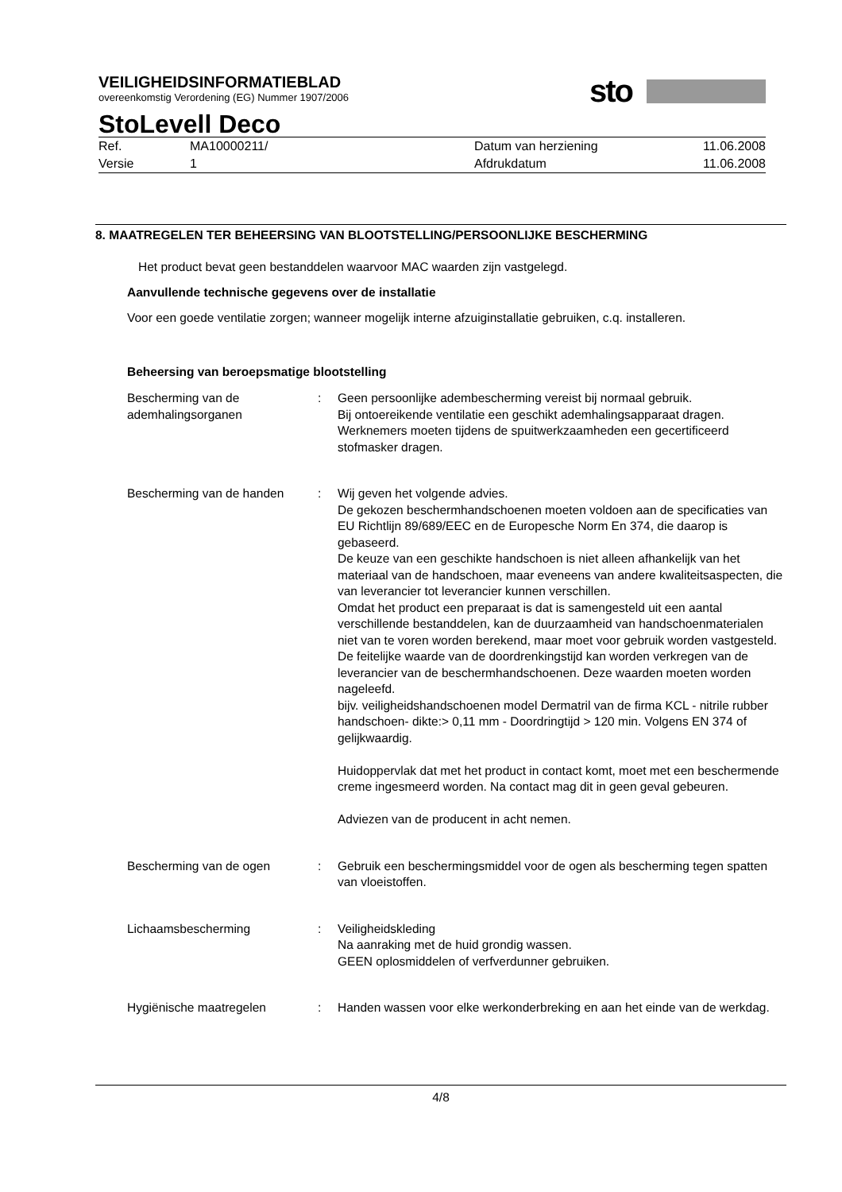VEILIGHEIDSINFORMATIEBLAD
overeenkomstig Verordening (EG) Nummer 1907/2006
sto
StoLevell Deco
| Ref. | MA10000211/ | Datum van herziening | 11.06.2008 |
| Versie | 1 | Afdrukdatum | 11.06.2008 |
8. MAATREGELEN TER BEHEERSING VAN BLOOTSTELLING/PERSOONLIJKE BESCHERMING
Het product bevat geen bestanddelen waarvoor MAC waarden zijn vastgelegd.
Aanvullende technische gegevens over de installatie
Voor een goede ventilatie zorgen; wanneer mogelijk interne afzuiginstallatie gebruiken, c.q. installeren.
Beheersing van beroepsmatige blootstelling
| Bescherming van de ademhalingsorganen | : | Geen persoonlijke adembescherming vereist bij normaal gebruik. Bij ontoereikende ventilatie een geschikt ademhalingsapparaat dragen. Werknemers moeten tijdens de spuitwerkzaamheden een gecertificeerd stofmasker dragen. |
| Bescherming van de handen | : | Wij geven het volgende advies. De gekozen beschermhandschoenen moeten voldoen aan de specificaties van EU Richtlijn 89/689/EEC en de Europesche Norm En 374, die daarop is gebaseerd. De keuze van een geschikte handschoen is niet alleen afhankelijk van het materiaal van de handschoen, maar eveneens van andere kwaliteitsaspecten, die van leverancier tot leverancier kunnen verschillen. Omdat het product een preparaat is dat is samengesteld uit een aantal verschillende bestanddelen, kan de duurzaamheid van handschoenmaterialen niet van te voren worden berekend, maar moet voor gebruik worden vastgesteld. De feitelijke waarde van de doordrenkingstijd kan worden verkregen van de leverancier van de beschermhandschoenen. Deze waarden moeten worden nageleefd. bijv. veiligheidshandschoenen model Dermatril van de firma KCL - nitrile rubber handschoen- dikte:> 0,11 mm - Doordringtijd > 120 min. Volgens EN 374 of gelijkwaardig. Huidoppervlak dat met het product in contact komt, moet met een beschermende creme ingesmeerd worden. Na contact mag dit in geen geval gebeuren. Adviezen van de producent in acht nemen. |
| Bescherming van de ogen | : | Gebruik een beschermingsmiddel voor de ogen als bescherming tegen spatten van vloeistoffen. |
| Lichaamsbescherming | : | Veiligheidskleding Na aanraking met de huid grondig wassen. GEEN oplosmiddelen of verfverdunner gebruiken. |
| Hygiënische maatregelen | : | Handen wassen voor elke werkonderbreking en aan het einde van de werkdag. |
4/8